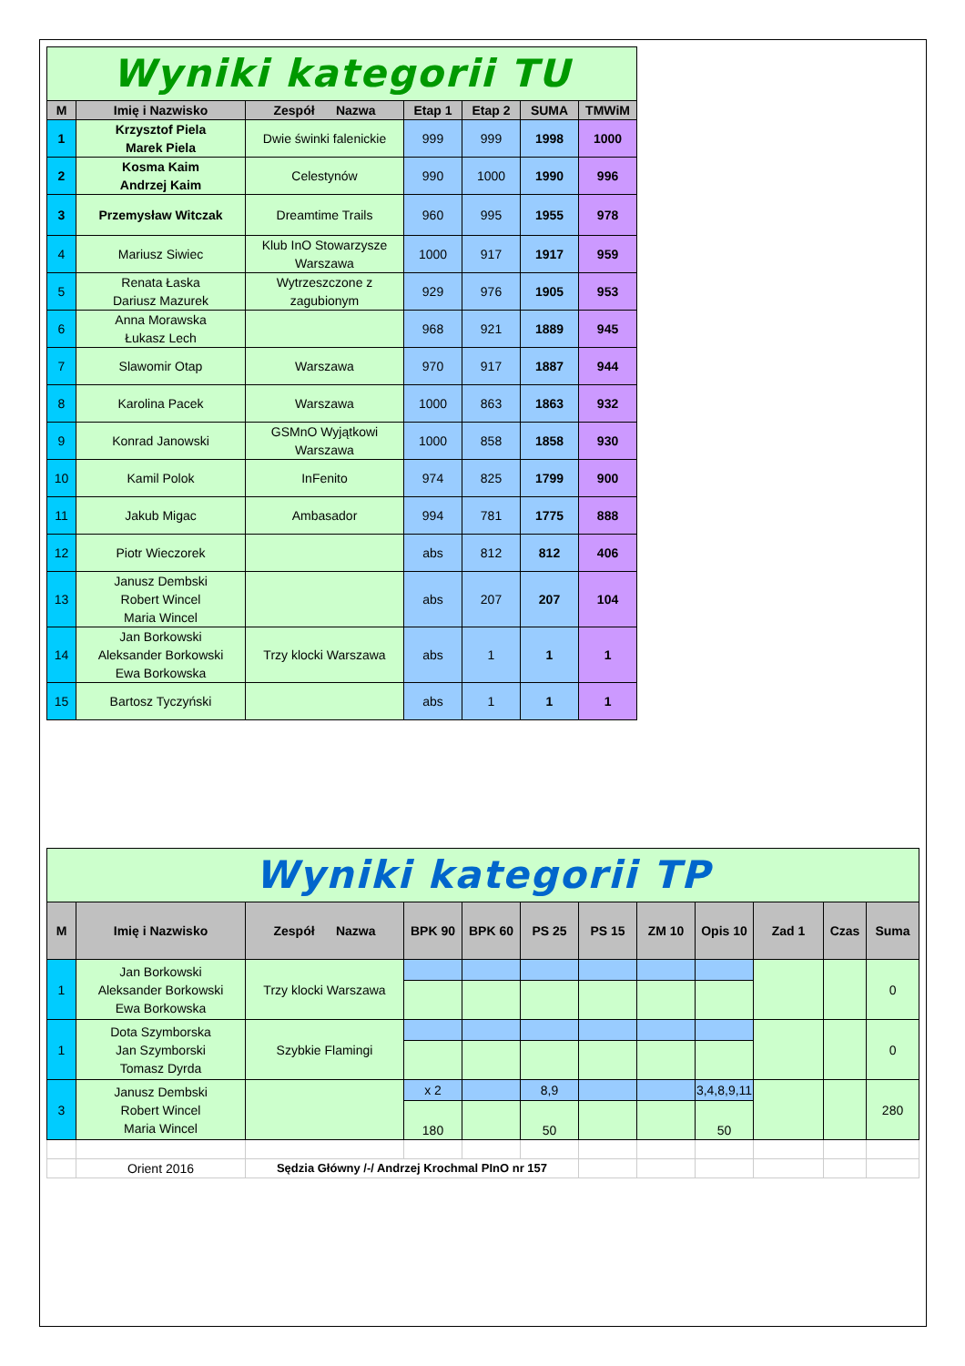| Wyniki kategorii TU | | | | | | |
| M | Imię i Nazwisko | Zespół Nazwa | Etap 1 | Etap 2 | SUMA | TMWiM |
| 1 | Krzysztof Piela Marek Piela | Dwie świnki falenickie | 999 | 999 | 1998 | 1000 |
| 2 | Kosma Kaim Andrzej Kaim | Celestynów | 990 | 1000 | 1990 | 996 |
| 3 | Przemysław Witczak | Dreamtime Trails | 960 | 995 | 1955 | 978 |
| 4 | Mariusz Siwiec | Klub InO Stowarzysze Warszawa | 1000 | 917 | 1917 | 959 |
| 5 | Renata Łaska Dariusz Mazurek | Wytrzeszczone z zagubionym | 929 | 976 | 1905 | 953 |
| 6 | Anna Morawska Łukasz Lech | | 968 | 921 | 1889 | 945 |
| 7 | Slawomir Otap | Warszawa | 970 | 917 | 1887 | 944 |
| 8 | Karolina Pacek | Warszawa | 1000 | 863 | 1863 | 932 |
| 9 | Konrad Janowski | GSMnO Wyjątkowi Warszawa | 1000 | 858 | 1858 | 930 |
| 10 | Kamil Polok | InFenito | 974 | 825 | 1799 | 900 |
| 11 | Jakub Migac | Ambasador | 994 | 781 | 1775 | 888 |
| 12 | Piotr Wieczorek | | abs | 812 | 812 | 406 |
| 13 | Janusz Dembski Robert Wincel Maria Wincel | | abs | 207 | 207 | 104 |
| 14 | Jan Borkowski Aleksander Borkowski Ewa Borkowska | Trzy klocki Warszawa | abs | 1 | 1 | 1 |
| 15 | Bartosz Tyczyński | | abs | 1 | 1 | 1 |
| Wyniki kategorii TP | | | | | | | | | | | |
| M | Imię i Nazwisko | Zespół Nazwa | BPK 90 | BPK 60 | PS 25 | PS 15 | ZM 10 | Opis 10 | Zad 1 | Czas | Suma |
| 1 | Jan Borkowski Aleksander Borkowski Ewa Borkowska | Trzy klocki Warszawa | | | | | | | | | 0 |
| 1 | Dota Szymborska Jan Szymborski Tomasz Dyrda | Szybkie Flamingi | | | | | | | | | 0 |
| 3 | Janusz Dembski Robert Wincel Maria Wincel | | x 2 | | 8,9 | | | 3,4,8,9,11 | | | 280 |
| | | | 180 | | 50 | | | 50 | | | |
| | Orient 2016 | Sędzia Główny /-/ Andrzej Krochmal PInO nr 157 | | | | | | | | | |